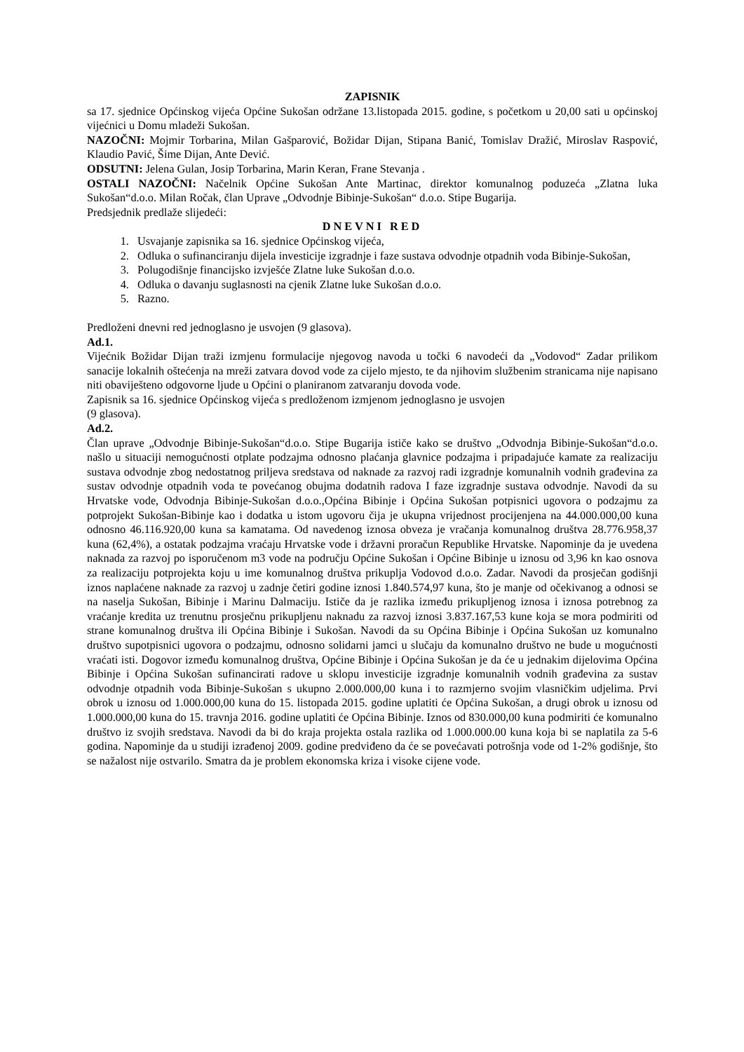ZAPISNIK
sa 17. sjednice Općinskog vijeća Općine Sukošan održane 13.listopada 2015. godine, s početkom u 20,00 sati u općinskoj vijećnici u Domu mladeži Sukošan.
NAZOČNI: Mojmir Torbarina, Milan Gašparović, Božidar Dijan, Stipana Banić, Tomislav Dražić, Miroslav Raspović, Klaudio Pavić, Šime Dijan, Ante Dević.
ODSUTNI: Jelena Gulan, Josip Torbarina, Marin Keran, Frane Stevanja .
OSTALI NAZOČNI: Načelnik Općine Sukošan Ante Martinac, direktor komunalnog poduzeća „Zlatna luka Sukošan“d.o.o. Milan Ročak, član Uprave „Odvodnje Bibinje-Sukošan“ d.o.o. Stipe Bugarija.
Predsjednik predlaže slijedeći:
DNEVNI RED
1. Usvajanje zapisnika sa 16. sjednice Općinskog vijeća,
2. Odluka o sufinanciranju dijela investicije izgradnje i faze sustava odvodnje otpadnih voda Bibinje-Sukošan,
3. Polugodišnje financijsko izvješće Zlatne luke Sukošan d.o.o.
4. Odluka o davanju suglasnosti na cjenik Zlatne luke Sukošan d.o.o.
5. Razno.
Predloženi dnevni red jednoglasno je usvojen (9 glasova).
Ad.1.
Vijećnik Božidar Dijan traži izmjenu formulacije njegovog navoda u točki 6 navodeći da „Vodovod“ Zadar prilikom sanacije lokalnih oštećenja na mreži zatvara dovod vode za cijelo mjesto, te da njihovim službenim stranicama nije napisano niti obaviješteno odgovorne ljude u Općini o planiranom zatvaranju dovoda vode.
Zapisnik sa 16. sjednice Općinskog vijeća s predloženom izmjenom jednoglasno je usvojen
(9 glasova).
Ad.2.
Član uprave „Odvodnje Bibinje-Sukošan“d.o.o. Stipe Bugarija ističe kako se društvo „Odvodnja Bibinje-Sukošan“d.o.o. našlo u situaciji nemogućnosti otplate podzajma odnosno plaćanja glavnice podzajma i pripadajuće kamate za realizaciju sustava odvodnje zbog nedostatnog priljeva sredstava od naknade za razvoj radi izgradnje komunalnih vodnih građevina za sustav odvodnje otpadnih voda te povećanog obujma dodatnih radova I faze izgradnje sustava odvodnje. Navodi da su Hrvatske vode, Odvodnja Bibinje-Sukošan d.o.o.,Općina Bibinje i Općina Sukošan potpisnici ugovora o podzajmu za potprojekt Sukošan-Bibinje kao i dodatka u istom ugovoru čija je ukupna vrijednost procijenjena na 44.000.000,00 kuna odnosno 46.116.920,00 kuna sa kamatama. Od navedenog iznosa obveza je vračanja komunalnog društva 28.776.958,37 kuna (62,4%), a ostatak podzajma vraćaju Hrvatske vode i državni proračun Republike Hrvatske. Napominje da je uvedena naknada za razvoj po isporučenom m3 vode na području Općine Sukošan i Općine Bibinje u iznosu od 3,96 kn kao osnova za realizaciju potprojekta koju u ime komunalnog društva prikuplja Vodovod d.o.o. Zadar. Navodi da prosječan godišnji iznos naplaćene naknade za razvoj u zadnje četiri godine iznosi 1.840.574,97 kuna, što je manje od očekivanog a odnosi se na naselja Sukošan, Bibinje i Marinu Dalmaciju. Ističe da je razlika između prikupljenog iznosa i iznosa potrebnog za vraćanje kredita uz trenutnu prosječnu prikupljenu naknadu za razvoj iznosi 3.837.167,53 kune koja se mora podmiriti od strane komunalnog društva ili Općina Bibinje i Sukošan. Navodi da su Općina Bibinje i Općina Sukošan uz komunalno društvo supotpisnici ugovora o podzajmu, odnosno solidarni jamci u slučaju da komunalno društvo ne bude u mogućnosti vraćati isti. Dogovor između komunalnog društva, Općine Bibinje i Općina Sukošan je da će u jednakim dijelovima Općina Bibinje i Općina Sukošan sufinancirati radove u sklopu investicije izgradnje komunalnih vodnih građevina za sustav odvodnje otpadnih voda Bibinje-Sukošan s ukupno 2.000.000,00 kuna i to razmjerno svojim vlasničkim udjelima. Prvi obrok u iznosu od 1.000.000,00 kuna do 15. listopada 2015. godine uplatiti će Općina Sukošan, a drugi obrok u iznosu od 1.000.000,00 kuna do 15. travnja 2016. godine uplatiti će Općina Bibinje. Iznos od 830.000,00 kuna podmiriti će komunalno društvo iz svojih sredstava. Navodi da bi do kraja projekta ostala razlika od 1.000.000.00 kuna koja bi se naplatila za 5-6 godina. Napominje da u studiji izrađenoj 2009. godine predviđeno da će se povećavati potrošnja vode od 1-2% godišnje, što se nažalost nije ostvarilo. Smatra da je problem ekonomska kriza i visoke cijene vode.